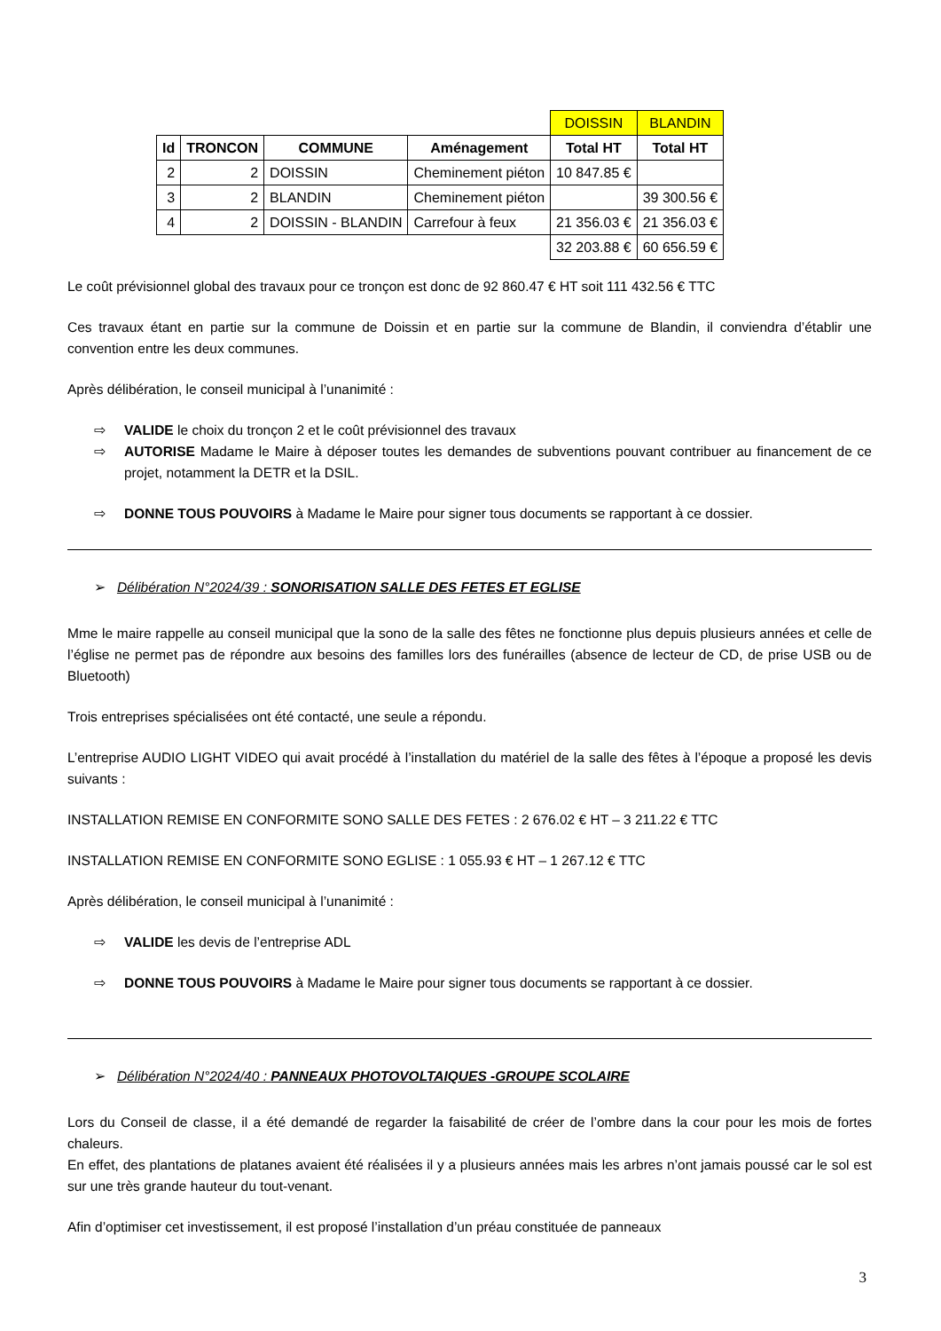| | | | | DOISSIN | BLANDIN |
| Id | TRONCON | COMMUNE | Aménagement | Total HT | Total HT |
| 2 | 2 | DOISSIN | Cheminement piéton | 10 847.85 € | |
| 3 | 2 | BLANDIN | Cheminement piéton | | 39 300.56 € |
| 4 | 2 | DOISSIN - BLANDIN | Carrefour à feux | 21 356.03 € | 21 356.03 € |
| | | | | 32 203.88 € | 60 656.59 € |
Le coût prévisionnel global des travaux pour ce tronçon est donc de 92 860.47 € HT soit 111 432.56 € TTC
Ces travaux étant en partie sur la commune de Doissin et en partie sur la commune de Blandin, il conviendra d’établir une convention entre les deux communes.
Après délibération, le conseil municipal à l’unanimité :
⇨ VALIDE le choix du tronçon 2 et le coût prévisionnel des travaux
⇨ AUTORISE Madame le Maire à déposer toutes les demandes de subventions pouvant contribuer au financement de ce projet, notamment la DETR et la DSIL.
⇨ DONNE TOUS POUVOIRS à Madame le Maire pour signer tous documents se rapportant à ce dossier.
➢ Délibération N°2024/39 : SONORISATION SALLE DES FETES ET EGLISE
Mme le maire rappelle au conseil municipal que la sono de la salle des fêtes ne fonctionne plus depuis plusieurs années et celle de l’église ne permet pas de répondre aux besoins des familles lors des funérailles (absence de lecteur de CD, de prise USB ou de Bluetooth)
Trois entreprises spécialisées ont été contacté, une seule a répondu.
L’entreprise AUDIO LIGHT VIDEO qui avait procédé à l’installation du matériel de la salle des fêtes à l’époque a proposé les devis suivants :
INSTALLATION REMISE EN CONFORMITE SONO SALLE DES FETES : 2 676.02 € HT – 3 211.22 € TTC
INSTALLATION REMISE EN CONFORMITE SONO EGLISE : 1 055.93 € HT – 1 267.12 € TTC
Après délibération, le conseil municipal à l’unanimité :
⇨ VALIDE les devis de l’entreprise ADL
⇨ DONNE TOUS POUVOIRS à Madame le Maire pour signer tous documents se rapportant à ce dossier.
➢ Délibération N°2024/40 : PANNEAUX PHOTOVOLTAIQUES -GROUPE SCOLAIRE
Lors du Conseil de classe, il a été demandé de regarder la faisabilité de créer de l’ombre dans la cour pour les mois de fortes chaleurs.
En effet, des plantations de platanes avaient été réalisées il y a plusieurs années mais les arbres n’ont jamais poussé car le sol est sur une très grande hauteur du tout-venant.
Afin d’optimiser cet investissement, il est proposé l’installation d’un préau constituée de panneaux
3